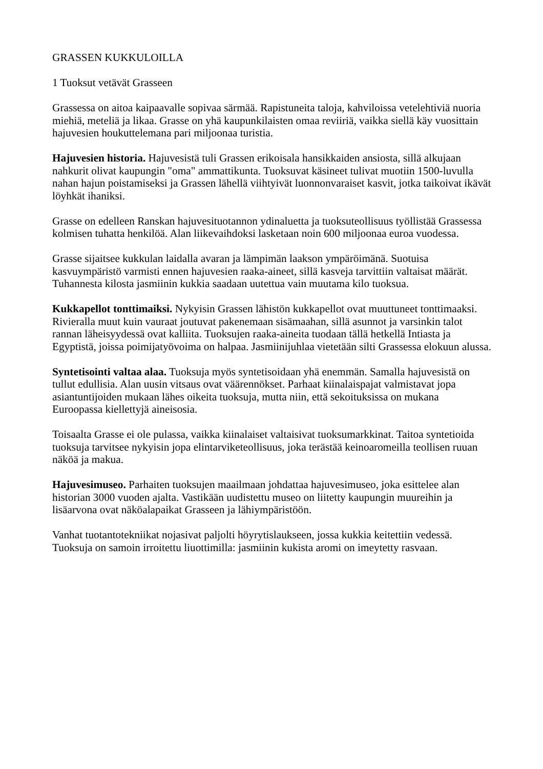GRASSEN KUKKULOILLA
1 Tuoksut vetävät Grasseen
Grassessa on aitoa kaipaavalle sopivaa särmää. Rapistuneita taloja, kahviloissa vetelehtiviä nuoria miehiä, meteliä ja likaa. Grasse on yhä kaupunkilaisten omaa reviiriä, vaikka siellä käy vuosittain hajuvesien houkuttelemana pari miljoonaa turistia.
Hajuvesien historia. Hajuvesistä tuli Grassen erikoisala hansikkaiden ansiosta, sillä alkujaan nahkurit olivat kaupungin "oma" ammattikunta. Tuoksuvat käsineet tulivat muotiin 1500-luvulla nahan hajun poistamiseksi ja Grassen lähellä viihtyivät luonnonvaraiset kasvit, jotka taikoivat ikävät löyhkät ihaniksi.
Grasse on edelleen Ranskan hajuvesituotannon ydinaluetta ja tuoksuteollisuus työllistää Grassessa kolmisen tuhatta henkilöä. Alan liikevaihdoksi lasketaan noin 600 miljoonaa euroa vuodessa.
Grasse sijaitsee kukkulan laidalla avaran ja lämpimän laakson ympäröimänä. Suotuisa kasvuympäristö varmisti ennen hajuvesien raaka-aineet, sillä kasveja tarvittiin valtaisat määrät. Tuhannesta kilosta jasmiinin kukkia saadaan uutettua vain muutama kilo tuoksua.
Kukkapellot tonttimaiksi. Nykyisin Grassen lähistön kukkapellot ovat muuttuneet tonttimaaksi. Rivieralla muut kuin vauraat joutuvat pakenemaan sisämaahan, sillä asunnot ja varsinkin talot rannan läheisyydessä ovat kalliita. Tuoksujen raaka-aineita tuodaan tällä hetkellä Intiasta ja Egyptistä, joissa poimijatyövoima on halpaa. Jasmiinijuhlaa vietetään silti Grassessa elokuun alussa.
Syntetisointi valtaa alaa. Tuoksuja myös syntetisoidaan yhä enemmän. Samalla hajuvesistä on tullut edullisia. Alan uusin vitsaus ovat väärennökset. Parhaat kiinalaispajat valmistavat jopa asiantuntijoiden mukaan lähes oikeita tuoksuja, mutta niin, että sekoituksissa on mukana Euroopassa kiellettyjä aineisosia.
Toisaalta Grasse ei ole pulassa, vaikka kiinalaiset valtaisivat tuoksumarkkinat. Taitoa syntetioida tuoksuja tarvitsee nykyisin jopa elintarviketeollisuus, joka terästää keinoaromeilla teollisen ruuan näköä ja makua.
Hajuvesimuseo. Parhaiten tuoksujen maailmaan johdattaa hajuvesimuseo, joka esittelee alan historian 3000 vuoden ajalta. Vastikään uudistettu museo on liitetty kaupungin muureihin ja lisäarvona ovat näköalapaikat Grasseen ja lähiympäristöön.
Vanhat tuotantotekniikat nojasivat paljolti höyrytislaukseen, jossa kukkia keitettiin vedessä. Tuoksuja on samoin irroitettu liuottimilla: jasmiinin kukista aromi on imeytetty rasvaan.